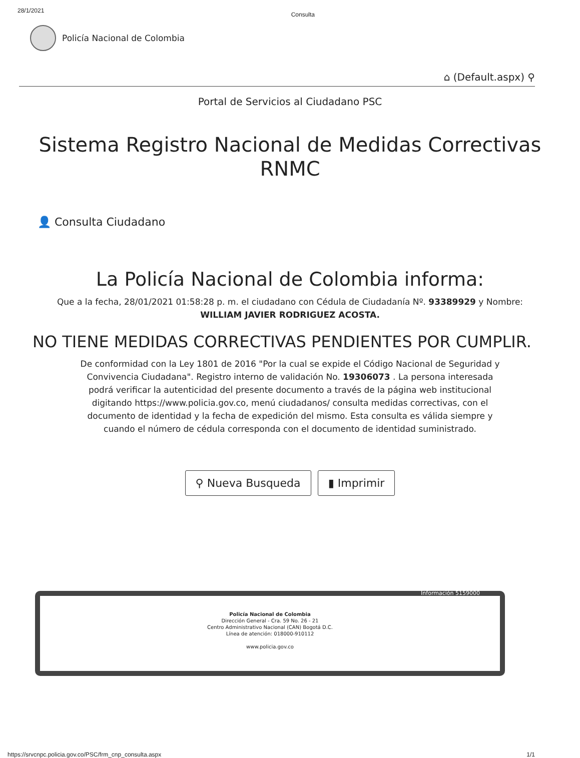28/1/2021 Consulta
Policía Nacional de Colombia
⌂ (Default.aspx) ⚲
Portal de Servicios al Ciudadano PSC
Sistema Registro Nacional de Medidas Correctivas
RNMC
👤 Consulta Ciudadano
La Policía Nacional de Colombia informa:
Que a la fecha, 28/01/2021 01:58:28 p. m. el ciudadano con Cédula de Ciudadanía Nº. 93389929 y Nombre:
WILLIAM JAVIER RODRIGUEZ ACOSTA.
NO TIENE MEDIDAS CORRECTIVAS PENDIENTES POR CUMPLIR.
De conformidad con la Ley 1801 de 2016 "Por la cual se expide el Código Nacional de Seguridad y Convivencia Ciudadana". Registro interno de validación No. 19306073 . La persona interesada podrá verificar la autenticidad del presente documento a través de la página web institucional digitando https://www.policia.gov.co, menú ciudadanos/ consulta medidas correctivas, con el documento de identidad y la fecha de expedición del mismo. Esta consulta es válida siempre y cuando el número de cédula corresponda con el documento de identidad suministrado.
⚲ Nueva Busqueda ▮ Imprimir
Información 5159000
Policía Nacional de Colombia
Dirección General - Cra. 59 No. 26 - 21
Centro Administrativo Nacional (CAN) Bogotá D.C.
Línea de atención: 018000-910112
www.policia.gov.co
https://srvcnpc.policia.gov.co/PSC/frm_cnp_consulta.aspx 1/1